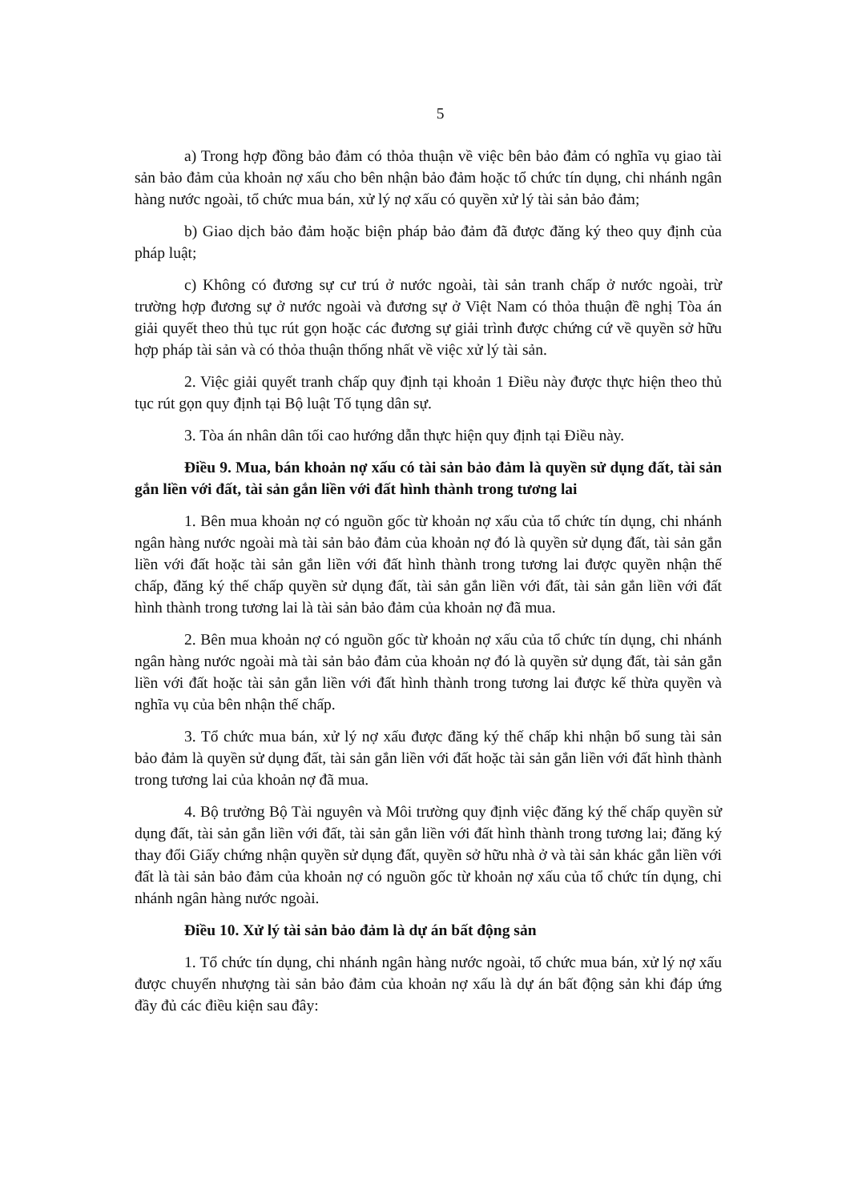5
a) Trong hợp đồng bảo đảm có thỏa thuận về việc bên bảo đảm có nghĩa vụ giao tài sản bảo đảm của khoản nợ xấu cho bên nhận bảo đảm hoặc tổ chức tín dụng, chi nhánh ngân hàng nước ngoài, tổ chức mua bán, xử lý nợ xấu có quyền xử lý tài sản bảo đảm;
b) Giao dịch bảo đảm hoặc biện pháp bảo đảm đã được đăng ký theo quy định của pháp luật;
c) Không có đương sự cư trú ở nước ngoài, tài sản tranh chấp ở nước ngoài, trừ trường hợp đương sự ở nước ngoài và đương sự ở Việt Nam có thỏa thuận đề nghị Tòa án giải quyết theo thủ tục rút gọn hoặc các đương sự giải trình được chứng cứ về quyền sở hữu hợp pháp tài sản và có thỏa thuận thống nhất về việc xử lý tài sản.
2. Việc giải quyết tranh chấp quy định tại khoản 1 Điều này được thực hiện theo thủ tục rút gọn quy định tại Bộ luật Tố tụng dân sự.
3. Tòa án nhân dân tối cao hướng dẫn thực hiện quy định tại Điều này.
Điều 9. Mua, bán khoản nợ xấu có tài sản bảo đảm là quyền sử dụng đất, tài sản gắn liền với đất, tài sản gắn liền với đất hình thành trong tương lai
1. Bên mua khoản nợ có nguồn gốc từ khoản nợ xấu của tổ chức tín dụng, chi nhánh ngân hàng nước ngoài mà tài sản bảo đảm của khoản nợ đó là quyền sử dụng đất, tài sản gắn liền với đất hoặc tài sản gắn liền với đất hình thành trong tương lai được quyền nhận thế chấp, đăng ký thế chấp quyền sử dụng đất, tài sản gắn liền với đất, tài sản gắn liền với đất hình thành trong tương lai là tài sản bảo đảm của khoản nợ đã mua.
2. Bên mua khoản nợ có nguồn gốc từ khoản nợ xấu của tổ chức tín dụng, chi nhánh ngân hàng nước ngoài mà tài sản bảo đảm của khoản nợ đó là quyền sử dụng đất, tài sản gắn liền với đất hoặc tài sản gắn liền với đất hình thành trong tương lai được kế thừa quyền và nghĩa vụ của bên nhận thế chấp.
3. Tổ chức mua bán, xử lý nợ xấu được đăng ký thế chấp khi nhận bổ sung tài sản bảo đảm là quyền sử dụng đất, tài sản gắn liền với đất hoặc tài sản gắn liền với đất hình thành trong tương lai của khoản nợ đã mua.
4. Bộ trưởng Bộ Tài nguyên và Môi trường quy định việc đăng ký thế chấp quyền sử dụng đất, tài sản gắn liền với đất, tài sản gắn liền với đất hình thành trong tương lai; đăng ký thay đổi Giấy chứng nhận quyền sử dụng đất, quyền sở hữu nhà ở và tài sản khác gắn liền với đất là tài sản bảo đảm của khoản nợ có nguồn gốc từ khoản nợ xấu của tổ chức tín dụng, chi nhánh ngân hàng nước ngoài.
Điều 10. Xử lý tài sản bảo đảm là dự án bất động sản
1. Tổ chức tín dụng, chi nhánh ngân hàng nước ngoài, tổ chức mua bán, xử lý nợ xấu được chuyển nhượng tài sản bảo đảm của khoản nợ xấu là dự án bất động sản khi đáp ứng đầy đủ các điều kiện sau đây: